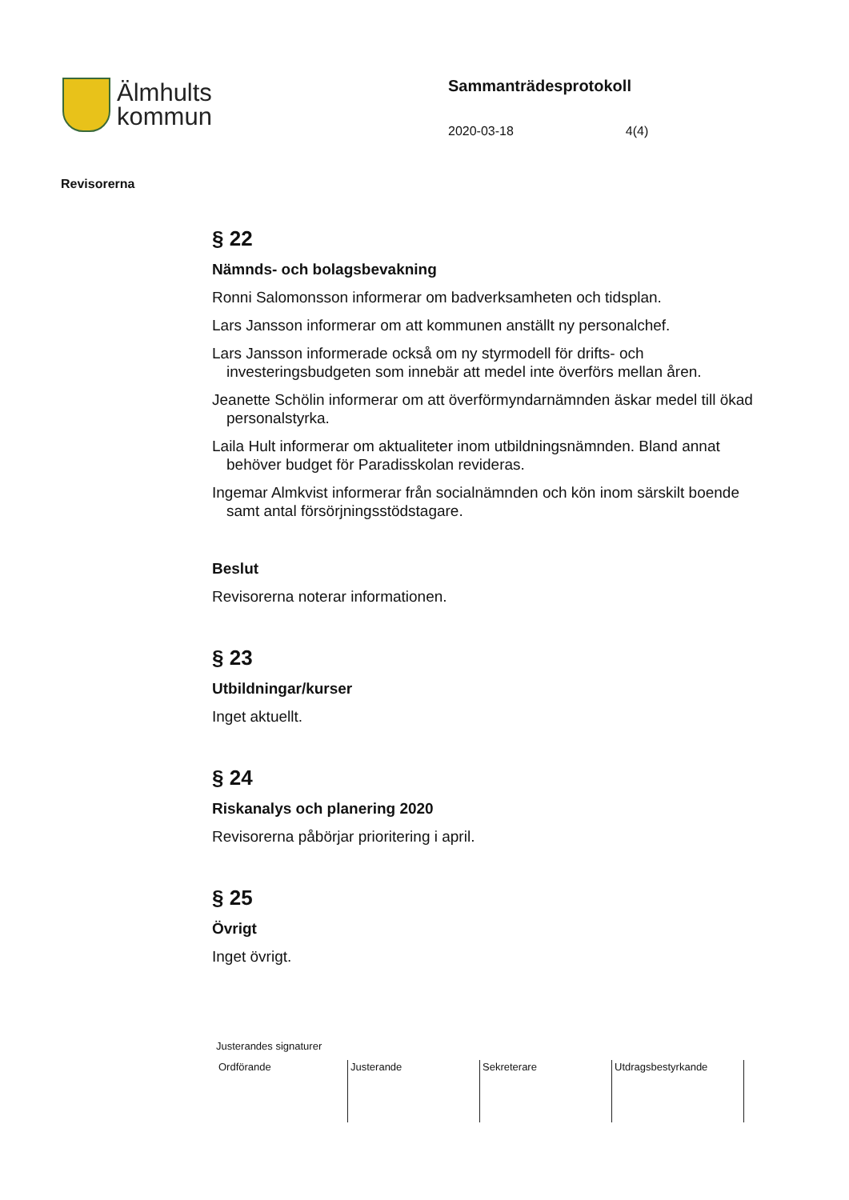Älmhults
kommun
Sammanträdesprotokoll
2020-03-18 4(4)
Revisorerna
§ 22
Nämnds- och bolagsbevakning
Ronni Salomonsson informerar om badverksamheten och tidsplan.
Lars Jansson informerar om att kommunen anställt ny personalchef.
Lars Jansson informerade också om ny styrmodell för drifts- och investeringsbudgeten som innebär att medel inte överförs mellan åren.
Jeanette Schölin informerar om att överförmyndarnämnden äskar medel till ökad personalstyrka.
Laila Hult informerar om aktualiteter inom utbildningsnämnden. Bland annat behöver budget för Paradisskolan revideras.
Ingemar Almkvist informerar från socialnämnden och kön inom särskilt boende samt antal försörjningsstödstagare.
Beslut
Revisorerna noterar informationen.
§ 23
Utbildningar/kurser
Inget aktuellt.
§ 24
Riskanalys och planering 2020
Revisorerna påbörjar prioritering i april.
§ 25
Övrigt
Inget övrigt.
Justerandes signaturer
| Ordförande | Justerande | Sekreterare | Utdragsbestyrkande |